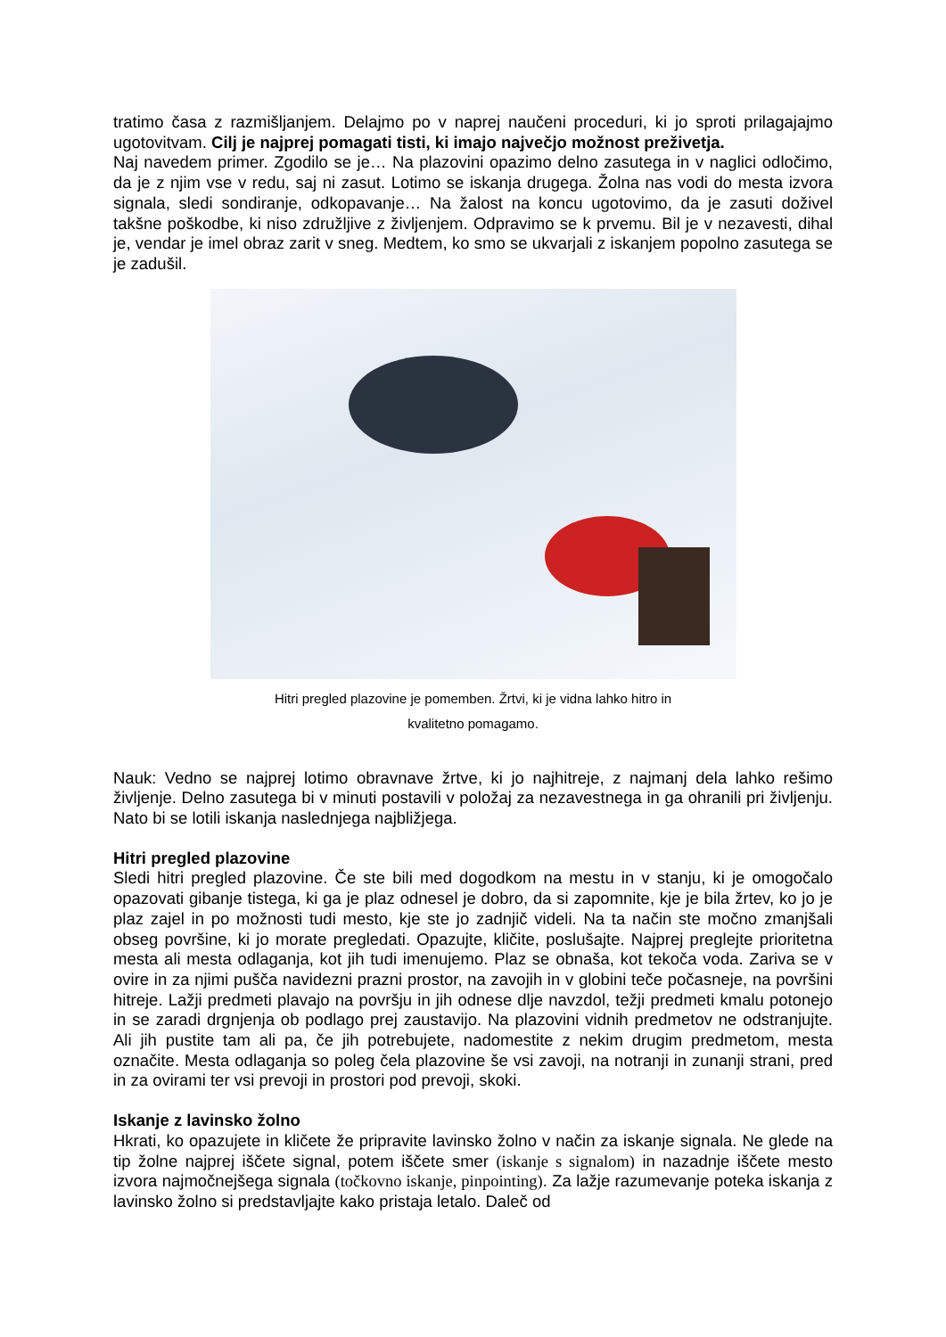tratimo časa z razmišljanjem. Delajmo po v naprej naučeni proceduri, ki jo sproti prilagajajmo ugotovitvam. Cilj je najprej pomagati tisti, ki imajo največjo možnost preživetja.
Naj navedem primer. Zgodilo se je… Na plazovini opazimo delno zasutega in v naglici odločimo, da je z njim vse v redu, saj ni zasut. Lotimo se iskanja drugega. Žolna nas vodi do mesta izvora signala, sledi sondiranje, odkopavanje… Na žalost na koncu ugotovimo, da je zasuti doživel takšne poškodbe, ki niso združljive z življenjem. Odpravimo se k prvemu. Bil je v nezavesti, dihal je, vendar je imel obraz zarit v sneg. Medtem, ko smo se ukvarjali z iskanjem popolno zasutega se je zadušil.
Hitri pregled plazovine je pomemben. Žrtvi, ki je vidna lahko hitro in
kvalitetno pomagamo.
Nauk: Vedno se najprej lotimo obravnave žrtve, ki jo najhitreje, z najmanj dela lahko rešimo življenje. Delno zasutega bi v minuti postavili v položaj za nezavestnega in ga ohranili pri življenju. Nato bi se lotili iskanja naslednjega najbližjega.
Hitri pregled plazovine
Sledi hitri pregled plazovine. Če ste bili med dogodkom na mestu in v stanju, ki je omogočalo opazovati gibanje tistega, ki ga je plaz odnesel je dobro, da si zapomnite, kje je bila žrtev, ko jo je plaz zajel in po možnosti tudi mesto, kje ste jo zadnjič videli. Na ta način ste močno zmanjšali obseg površine, ki jo morate pregledati. Opazujte, kličite, poslušajte. Najprej preglejte prioritetna mesta ali mesta odlaganja, kot jih tudi imenujemo. Plaz se obnaša, kot tekoča voda. Zariva se v ovire in za njimi pušča navidezni prazni prostor, na zavojih in v globini teče počasneje, na površini hitreje. Lažji predmeti plavajo na površju in jih odnese dlje navzdol, težji predmeti kmalu potonejo in se zaradi drgnjenja ob podlago prej zaustavijo. Na plazovini vidnih predmetov ne odstranjujte. Ali jih pustite tam ali pa, če jih potrebujete, nadomestite z nekim drugim predmetom, mesta označite. Mesta odlaganja so poleg čela plazovine še vsi zavoji, na notranji in zunanji strani, pred in za ovirami ter vsi prevoji in prostori pod prevoji, skoki.
Iskanje z lavinsko žolno
Hkrati, ko opazujete in kličete že pripravite lavinsko žolno v način za iskanje signala. Ne glede na tip žolne najprej iščete signal, potem iščete smer (iskanje s signalom) in nazadnje iščete mesto izvora najmočnejšega signala (točkovno iskanje, pinpointing). Za lažje razumevanje poteka iskanja z lavinsko žolno si predstavljajte kako pristaja letalo. Daleč od